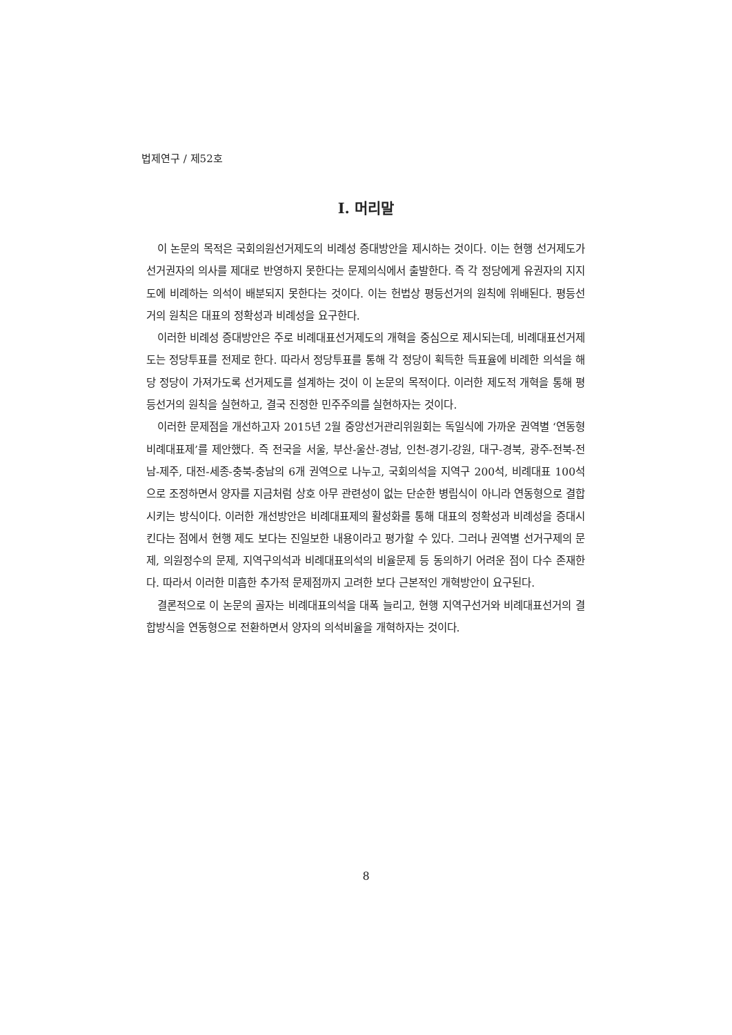법제연구 / 제52호
Ⅰ. 머리말
이 논문의 목적은 국회의원선거제도의 비례성 증대방안을 제시하는 것이다. 이는 현행 선거제도가 선거권자의 의사를 제대로 반영하지 못한다는 문제의식에서 출발한다. 즉 각 정당에게 유권자의 지지도에 비례하는 의석이 배분되지 못한다는 것이다. 이는 헌법상 평등선거의 원칙에 위배된다. 평등선거의 원칙은 대표의 정확성과 비례성을 요구한다.
이러한 비례성 증대방안은 주로 비례대표선거제도의 개혁을 중심으로 제시되는데, 비례대표선거제도는 정당투표를 전제로 한다. 따라서 정당투표를 통해 각 정당이 획득한 득표율에 비례한 의석을 해당 정당이 가져가도록 선거제도를 설계하는 것이 이 논문의 목적이다. 이러한 제도적 개혁을 통해 평등선거의 원칙을 실현하고, 결국 진정한 민주주의를 실현하자는 것이다.
이러한 문제점을 개선하고자 2015년 2월 중앙선거관리위원회는 독일식에 가까운 권역별 ‘연동형 비례대표제’를 제안했다. 즉 전국을 서울, 부산-울산-경남, 인천-경기-강원, 대구-경북, 광주-전북-전남-제주, 대전-세종-충북-충남의 6개 권역으로 나누고, 국회의석을 지역구 200석, 비례대표 100석으로 조정하면서 양자를 지금처럼 상호 아무 관련성이 없는 단순한 병립식이 아니라 연동형으로 결합시키는 방식이다. 이러한 개선방안은 비례대표제의 활성화를 통해 대표의 정확성과 비례성을 증대시킨다는 점에서 현행 제도 보다는 진일보한 내용이라고 평가할 수 있다. 그러나 권역별 선거구제의 문제, 의원정수의 문제, 지역구의석과 비례대표의석의 비율문제 등 동의하기 어려운 점이 다수 존재한다. 따라서 이러한 미흡한 추가적 문제점까지 고려한 보다 근본적인 개혁방안이 요구된다.
결론적으로 이 논문의 골자는 비례대표의석을 대폭 늘리고, 현행 지역구선거와 비례대표선거의 결합방식을 연동형으로 전환하면서 양자의 의석비율을 개혁하자는 것이다.
8